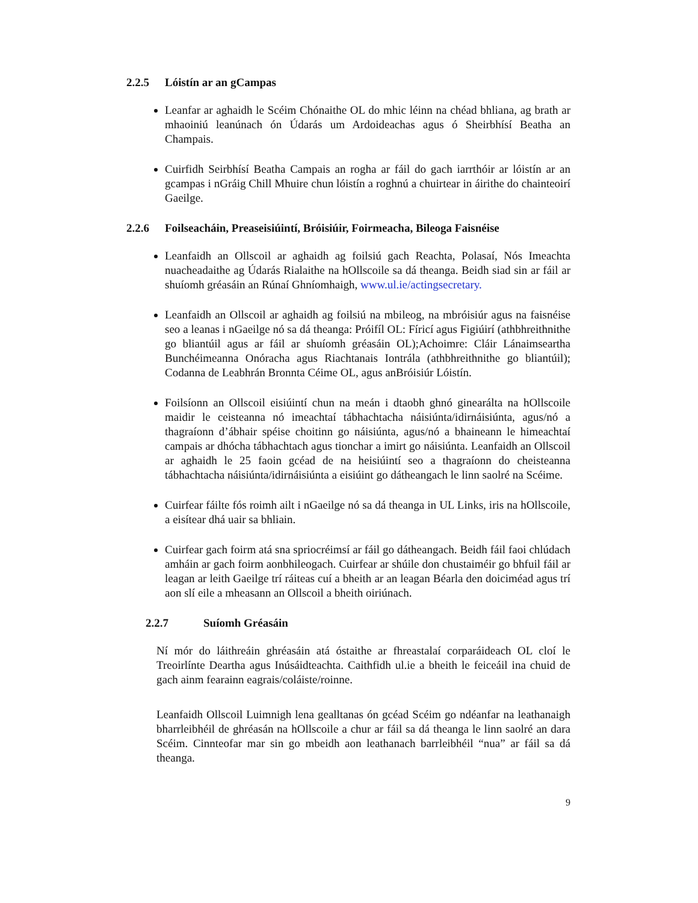2.2.5 Lóistín ar an gCampas
Leanfar ar aghaidh le Scéim Chónaithe OL do mhic léinn na chéad bhliana, ag brath ar mhaoiniú leanúnach ón Údarás um Ardoideachas agus ó Sheirbhísí Beatha an Champais.
Cuirfidh Seirbhísí Beatha Campais an rogha ar fáil do gach iarrthóir ar lóistín ar an gcampas i nGráig Chill Mhuire chun lóistín a roghnú a chuirtear in áirithe do chainteoirí Gaeilge.
2.2.6 Foilseacháin, Preaseisiúintí, Bróisiúir, Foirmeacha, Bileoga Faisnéise
Leanfaidh an Ollscoil ar aghaidh ag foilsiú gach Reachta, Polasaí, Nós Imeachta nuacheadaithe ag Údarás Rialaithe na hOllscoile sa dá theanga. Beidh siad sin ar fáil ar shuíomh gréasáin an Rúnaí Ghníomhaigh, www.ul.ie/actingsecretary.
Leanfaidh an Ollscoil ar aghaidh ag foilsiú na mbileog, na mbróisiúr agus na faisnéise seo a leanas i nGaeilge nó sa dá theanga: Próifíl OL: Fíricí agus Figiúirí (athbhreithnithe go bliantúil agus ar fáil ar shuíomh gréasáin OL);Achoimre: Cláir Lánaimseartha Bunchéimeanna Onóracha agus Riachtanais Iontrála (athbhreithnithe go bliantúil); Codanna de Leabhrán Bronnta Céime OL, agus anBróisiúr Lóistín.
Foilsíonn an Ollscoil eisiúintí chun na meán i dtaobh ghnó ginearálta na hOllscoile maidir le ceisteanna nó imeachtaí tábhachtacha náisiúnta/idirnáisiúnta, agus/nó a thagraíonn d’ábhair spéise choitinn go náisiúnta, agus/nó a bhaineann le himeachtaí campais ar dhócha tábhachtach agus tionchar a imirt go náisiúnta. Leanfaidh an Ollscoil ar aghaidh le 25 faoin gcéad de na heisiúintí seo a thagraíonn do cheisteanna tábhachtacha náisiúnta/idirnáisiúnta a eisiúint go dátheangach le linn saolré na Scéime.
Cuirfear fáilte fós roimh ailt i nGaeilge nó sa dá theanga in UL Links, iris na hOllscoile, a eisítear dhá uair sa bhliain.
Cuirfear gach foirm atá sna spriocréimsí ar fáil go dátheangach. Beidh fáil faoi chlúdach amháin ar gach foirm aonbhileogach. Cuirfear ar shúile don chustaiméir go bhfuil fáil ar leagan ar leith Gaeilge trí ráiteas cuí a bheith ar an leagan Béarla den doiciméad agus trí aon slí eile a mheasann an Ollscoil a bheith oiriúnach.
2.2.7 Suíomh Gréasáin
Ní mór do láithreáin ghréasáin atá óstaithe ar fhreastalaí corparáideach OL cloí le Treoirlínte Deartha agus Inúsáidteachta. Caithfidh ul.ie a bheith le feiceáil ina chuid de gach ainm fearainn eagrais/coláiste/roinne.
Leanfaidh Ollscoil Luimnigh lena gealltanas ón gcéad Scéim go ndéanfar na leathanaigh bharrleibhéil de ghréasán na hOllscoile a chur ar fáil sa dá theanga le linn saolré an dara Scéim. Cinnteofar mar sin go mbeidh aon leathanach barrleibhéil “nua” ar fáil sa dá theanga.
9